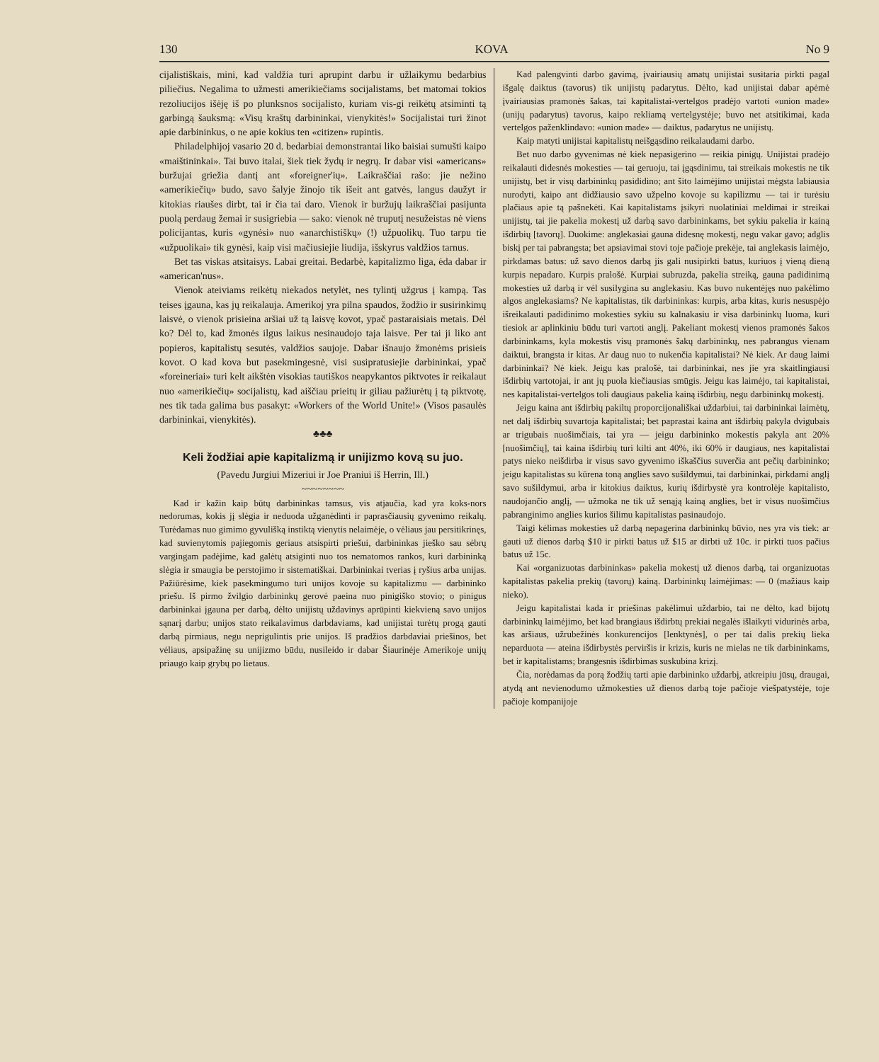130 KOVA No 9
cijalistiškais, mini, kad valdžia turi aprupint darbu ir užlaikymu bedarbius piliečius. Negalima to užmesti amerikiečiams socijalistams, bet matomai tokios rezoliucijos išėję iš po plunksnos socijalisto, kuriam vis-gi reikėtų atsiminti tą garbingą šauksmą: «Visų kraštų darbininkai, vienykitės!» Socijalistai turi žinot apie darbininkus, o ne apie kokius ten «citizen» rupintis.
Philadelphijoj vasario 20 d. bedarbiai demonstrantai liko baisiai sumušti kaipo «maištininkai». Tai buvo italai, šiek tiek žydų ir negrų. Ir dabar visi «americans» buržujai griežia dantį ant «foreigner'ių». Laikraščiai rašo: jie nežino «amerikiečių» budo, savo šalyje žinojo tik išeit ant gatvės, langus daužyt ir kitokias riaušes dirbt, tai ir čia tai daro. Vienok ir buržujų laikraščiai pasijunta puolą perdaug žemai ir susigriebia — sako: vienok nė truputį nesužeistas nė viens policijantas, kuris «gynėsi» nuo «anarchistiškų» (!) užpuolikų. Tuo tarpu tie «užpuolikai» tik gynėsi, kaip visi mačiusiejie liudija, išskyrus valdžios tarnus.
Bet tas viskas atsitaisys. Labai greitai. Bedarbė, kapitalizmo liga, ėda dabar ir «american'nus».
Vienok ateiviams reikėtų niekados netylėt, nes tylintį užgrus į kampą. Tas teises įgauna, kas jų reikalauja. Amerikoj yra pilna spaudos, žodžio ir susirinkimų laisvė, o vienok prisieina aršiai už tą laisvę kovot, ypač pastaraisiais metais. Dėl ko? Dėl to, kad žmonės ilgus laikus nesinaudojo taja laisve. Per tai ji liko ant popieros, kapitalistų sesutės, valdžios saujoje. Dabar išnaujo žmonėms prisieis kovot. O kad kova but pasekmingesnė, visi susipratusiejie darbininkai, ypač «foreineriai» turi kelt aikštėn visokias tautiškos neapykantos piktvotes ir reikalaut nuo «amerikiečių» socijalistų, kad aiščiau prieitų ir giliau pažiurėtų į tą piktvotę, nes tik tada galima bus pasakyt: «Workers of the World Unite!» (Visos pasaulės darbininkai, vienykitės).
♣♣♣
Keli žodžiai apie kapitalizmą ir unijizmo kovą su juo.
(Pavedu Jurgiui Mizeriui ir Joe Praniui iš Herrin, Ill.)
~~~~~~~~
Kad ir kažin kaip būtų darbininkas tamsus, vis atjaučia, kad yra koks-nors nedorumas, kokis jį slėgia ir neduoda užganėdinti ir paprasčiausių gyvenimo reikalų. Turėdamas nuo gimimo gyvulišką instiktą vienytis nelaimėje, o vėliaus jau persitikrinęs, kad suvienytomis pajiegomis geriaus atsispirti priešui, darbininkas jieško sau sėbrų vargingam padėjime, kad galėtų atsiginti nuo tos nematomos rankos, kuri darbininką slėgia ir smaugia be perstojimo ir sistematiškai. Darbininkai tverias į ryšius arba unijas. Pažiūrėsime, kiek pasekmingumo turi unijos kovoje su kapitalizmu — darbininko priešu. Iš pirmo žvilgio darbininkų gerovė paeina nuo pinigiško stovio; o pinigus darbininkai įgauna per darbą, dėlto unijistų uždavinys aprūpinti kiekvieną savo unijos sąnarį darbu; unijos stato reikalavimus darbdaviams, kad unijistai turėtų progą gauti darbą pirmiaus, negu neprigulintis prie unijos. Iš pradžios darbdaviai priešinos, bet vėliaus, apsipažinę su unijizmo būdu, nusileido ir dabar Šiaurinėje Amerikoje unijų priaugo kaip grybų po lietaus.
Kad palengvinti darbo gavimą, įvairiausių amatų unijistai susitaria pirkti pagal išgalę daiktus (tavorus) tik unijistų padarytus. Dėlto, kad unijistai dabar apėmė įvairiausias pramonės šakas, tai kapitalistai-vertelgos pradėjo vartoti «union made» (unijų padarytus) tavorus, kaipo rekliamą vertelgystėje; buvo net atsitikimai, kada vertelgos paženklindavo: «union made» — daiktus, padarytus ne unijistų.
Kaip matyti unijistai kapitalistų neišgąsdino reikalaudami darbo.
Bet nuo darbo gyvenimas nė kiek nepasigerino — reikia pinigų. Unijistai pradėjo reikalauti didesnės mokesties — tai geruoju, tai įgąsdinimu, tai streikais mokestis ne tik unijistų, bet ir visų darbininkų pasididino; ant šito laimėjimo unijistai mėgsta labiausia nurodyti, kaipo ant didžiausio savo užpelno kovoje su kapilizmu — tai ir turėsiu plačiaus apie tą pašnekėti. Kai kapitalistams įsikyri nuolatiniai meldimai ir streikai unijistų, tai jie pakelia mokestį už darbą savo darbininkams, bet sykiu pakelia ir kainą išdirbių [tavorų]. Duokime: anglekasiai gauna didesnę mokestį, negu vakar gavo; adglis biskį per tai pabrangsta; bet apsiavimai stovi toje pačioje prekėje, tai anglekasis laimėjo, pirkdamas batus: už savo dienos darbą jis gali nusipirkti batus, kuriuos į vieną dieną kurpis nepadaro. Kurpis pralošė. Kurpiai subruzda, pakelia streiką, gauna padidinimą mokesties už darbą ir vėl susilygina su anglekasiu. Kas buvo nukentėjęs nuo pakėlimo algos anglekasiams? Ne kapitalistas, tik darbininkas: kurpis, arba kitas, kuris nesuspėjo išreikalauti padidinimo mokesties sykiu su kalnakasiu ir visa darbininkų luoma, kuri tiesiok ar aplinkiniu būdu turi vartoti anglį. Pakeliant mokestį vienos pramonės šakos darbininkams, kyla mokestis visų pramonės šakų darbininkų, nes pabrangus vienam daiktui, brangsta ir kitas. Ar daug nuo to nukenčia kapitalistai? Nė kiek. Ar daug laimi darbininkai? Nė kiek. Jeigu kas pralošė, tai darbininkai, nes jie yra skaitlingiausi išdirbių vartotojai, ir ant jų puola kiečiausias smūgis. Jeigu kas laimėjo, tai kapitalistai, nes kapitalistai-vertelgos toli daugiaus pakelia kainą išdirbių, negu darbininkų mokestį.
Jeigu kaina ant išdirbių pakiltų proporcijonališkai uždarbiui, tai darbininkai laimėtų, net dalį išdirbių suvartoja kapitalistai; bet paprastai kaina ant išdirbių pakyla dvigubais ar trigubais nuošimčiais, tai yra — jeigu darbininko mokestis pakyla ant 20% [nuošimčių], tai kaina išdirbių turi kilti ant 40%, iki 60% ir daugiaus, nes kapitalistai patys nieko neišdirba ir visus savo gyvenimo iškaščius suverčia ant pečių darbininko; jeigu kapitalistas su kūrena toną anglies savo sušildymui, tai darbininkai, pirkdami anglį savo sušildymui, arba ir kitokius daiktus, kurių išdirbystė yra kontrolėje kapitalisto, naudojančio anglį, — užmoka ne tik už senąją kainą anglies, bet ir visus nuošimčius pabranginimo anglies kurios šilimu kapitalistas pasinaudojo.
Taigi kėlimas mokesties už darbą nepagerina darbininkų būvio, nes yra vis tiek: ar gauti už dienos darbą $10 ir pirkti batus už $15 ar dirbti už 10c. ir pirkti tuos pačius batus už 15c.
Kai «organizuotas darbininkas» pakelia mokestį už dienos darbą, tai organizuotas kapitalistas pakelia prekių (tavorų) kainą. Darbininkų laimėjimas: — 0 (mažiaus kaip nieko).
Jeigu kapitalistai kada ir priešinas pakėlimui uždarbio, tai ne dėlto, kad bijotų darbininkų laimėjimo, bet kad brangiaus išdirbtų prekiai negalės išlaikyti vidurinės arba, kas aršiaus, užrubežinės konkurencijos [lenktynės], o per tai dalis prekių lieka neparduota — ateina išdirbystės perviršis ir krizis, kuris ne mielas ne tik darbininkams, bet ir kapitalistams; brangesnis išdirbimas suskubina krizį.
Čia, norėdamas da porą žodžių tarti apie darbininko uždarbį, atkreipiu jūsų, draugai, atydą ant nevienodumo užmokesties už dienos darbą toje pačioje viešpatystėje, toje pačioje kompanijoje